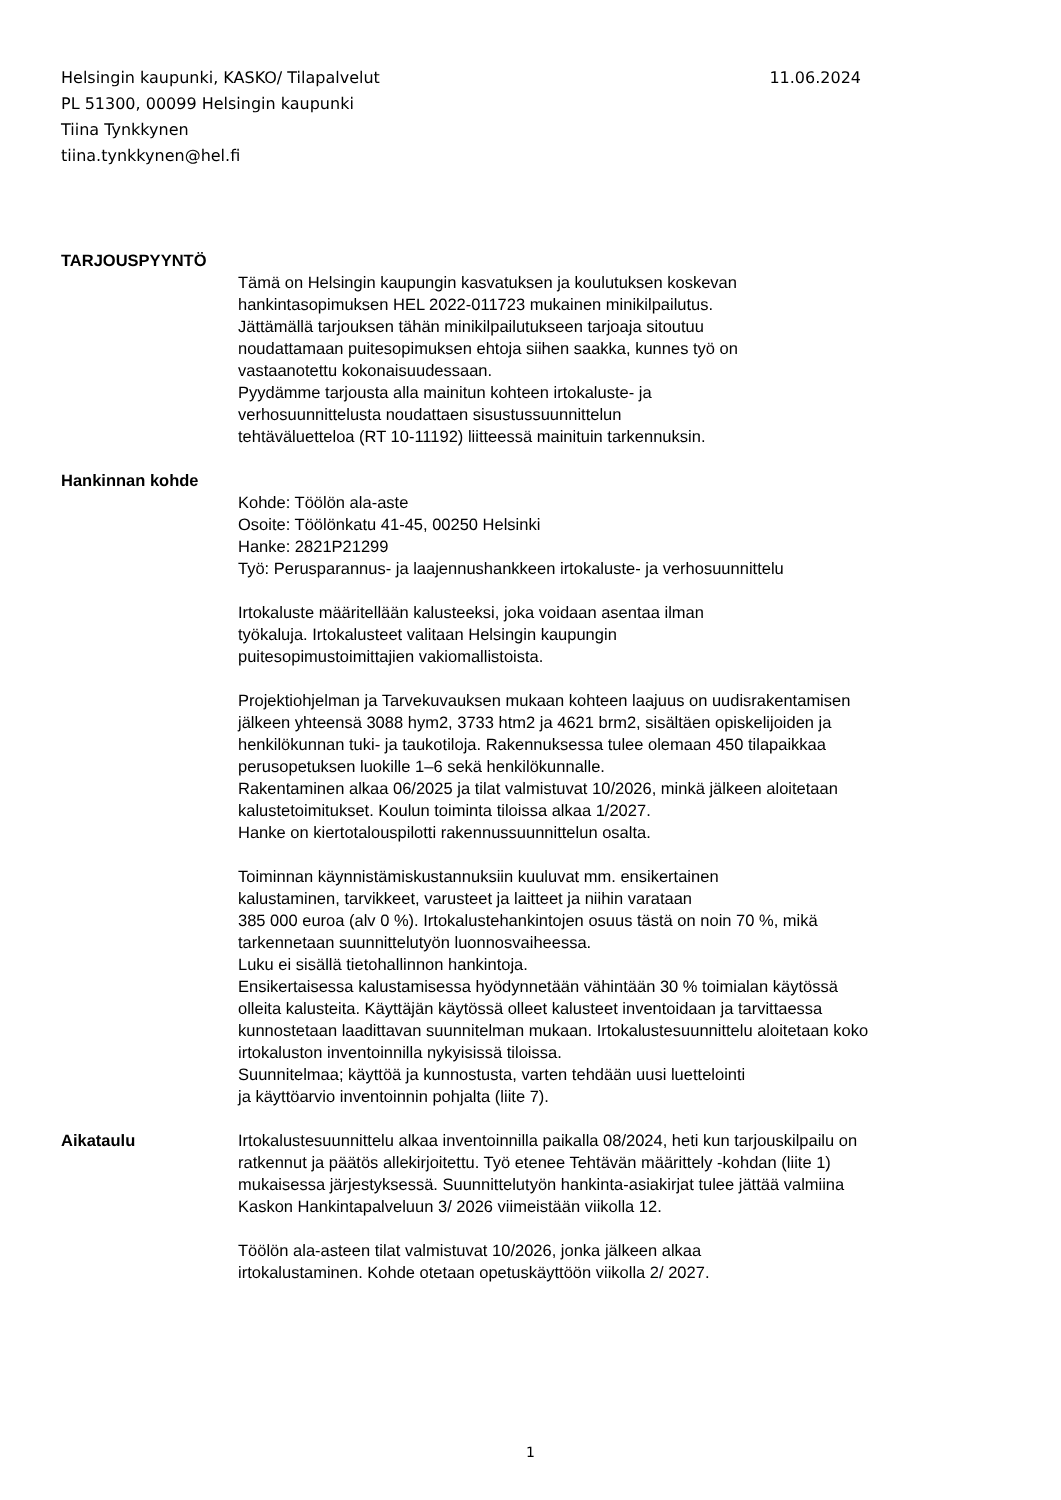Helsingin kaupunki, KASKO/ Tilapalvelut 11.06.2024
PL 51300, 00099 Helsingin kaupunki
Tiina Tynkkynen
tiina.tynkkynen@hel.fi
TARJOUSPYYNTÖ
Tämä on Helsingin kaupungin kasvatuksen ja koulutuksen koskevan
hankintasopimuksen HEL 2022-011723 mukainen minikilpailutus.
Jättämällä tarjouksen tähän minikilpailutukseen tarjoaja sitoutuu
noudattamaan puitesopimuksen ehtoja siihen saakka, kunnes työ on
vastaanotettu kokonaisuudessaan.
Pyydämme tarjousta alla mainitun kohteen irtokaluste- ja
verhosuunnittelusta noudattaen sisustussuunnittelun
tehtäväluetteloa (RT 10-11192) liitteessä mainituin tarkennuksin.
Hankinnan kohde
Kohde: Töölön ala-aste
Osoite: Töölönkatu 41-45, 00250 Helsinki
Hanke: 2821P21299
Työ: Perusparannus- ja laajennushankkeen irtokaluste- ja verhosuunnittelu
Irtokaluste määritellään kalusteeksi, joka voidaan asentaa ilman
työkaluja. Irtokalusteet valitaan Helsingin kaupungin
puitesopimustoimittajien vakiomallistoista.
Projektiohjelman ja Tarvekuvauksen mukaan kohteen laajuus on uudisrakentamisen
jälkeen yhteensä 3088 hym2, 3733 htm2 ja 4621 brm2, sisältäen opiskelijoiden ja
henkilökunnan tuki- ja taukotiloja. Rakennuksessa tulee olemaan 450 tilapaikkaa
perusopetuksen luokille 1–6 sekä henkilökunnalle.
Rakentaminen alkaa 06/2025 ja tilat valmistuvat 10/2026, minkä jälkeen aloitetaan
kalustetoimitukset. Koulun toiminta tiloissa alkaa 1/2027.
Hanke on kiertotalouspilotti rakennussuunnittelun osalta.
Toiminnan käynnistämiskustannuksiin kuuluvat mm. ensikertainen
kalustaminen, tarvikkeet, varusteet ja laitteet ja niihin varataan
385 000 euroa (alv 0 %). Irtokalustehankintojen osuus tästä on noin 70 %, mikä
tarkennetaan suunnittelutyön luonnosvaiheessa.
Luku ei sisällä tietohallinnon hankintoja.
Ensikertaisessa kalustamisessa hyödynnetään vähintään 30 % toimialan käytössä
olleita kalusteita. Käyttäjän käytössä olleet kalusteet inventoidaan ja tarvittaessa
kunnostetaan laadittavan suunnitelman mukaan. Irtokalustesuunnittelu aloitetaan koko
irtokaluston inventoinnilla nykyisissä tiloissa.
Suunnitelmaa; käyttöä ja kunnostusta, varten tehdään uusi luettelointi
ja käyttöarvio inventoinnin pohjalta (liite 7).
Aikataulu Irtokalustesuunnittelu alkaa inventoinnilla paikalla 08/2024, heti kun tarjouskilpailu on
ratkennut ja päätös allekirjoitettu. Työ etenee Tehtävän määrittely -kohdan (liite 1)
mukaisessa järjestyksessä. Suunnittelutyön hankinta-asiakirjat tulee jättää valmiina
Kaskon Hankintapalveluun 3/ 2026 viimeistään viikolla 12.
Töölön ala-asteen tilat valmistuvat 10/2026, jonka jälkeen alkaa
irtokalustaminen. Kohde otetaan opetuskäyttöön viikolla 2/ 2027.
1